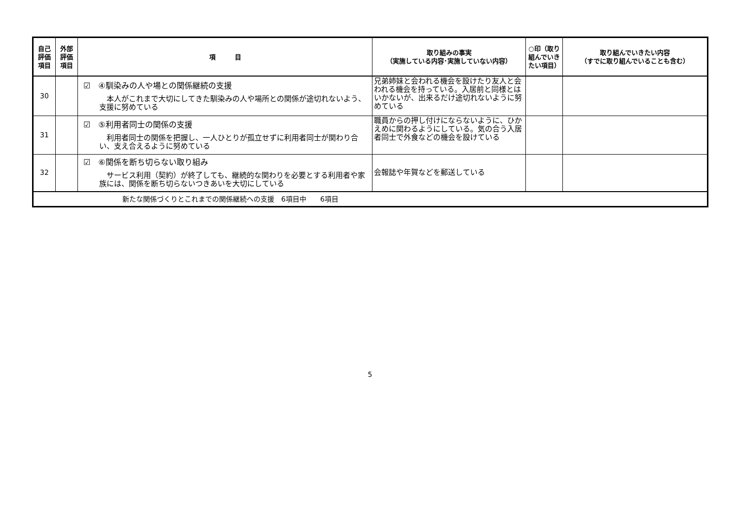| 自己 評価 項目 | 外部 評価 項目 | 項 目 | 取り組みの事実 （実施している内容･実施していない内容） | ○印（取り組んでいきたい項目） | 取り組んでいきたい内容 （すでに取り組んでいることも含む） |
| --- | --- | --- | --- | --- | --- |
| 30 | | ☑ ④馴染みの人や場との関係継続の支援 本人がこれまで大切にしてきた馴染みの人や場所との関係が途切れないよう、支援に努めている | 兄弟姉妹と会われる機会を設けたり友人と会われる機会を持っている。入居前と同様とはいかないが、出来るだけ途切れないように努めている | | |
| 31 | | ☑ ⑤利用者同士の関係の支援 利用者同士の関係を把握し、一人ひとりが孤立せずに利用者同士が関わり合い、支え合えるように努めている | 職員からの押し付けにならないように、ひかえめに関わるようにしている。気の合う入居者同士で外食などの機会を設けている | | |
| 32 | | ☑ ⑥関係を断ち切らない取り組み サービス利用（契約）が終了しても、継続的な関わりを必要とする利用者や家族には、関係を断ち切らないつきあいを大切にしている | 会報誌や年賀などを郵送している | | |
| 新たな関係づくりとこれまでの関係継続への支援 6項目中 6項目 | | | | | |
5